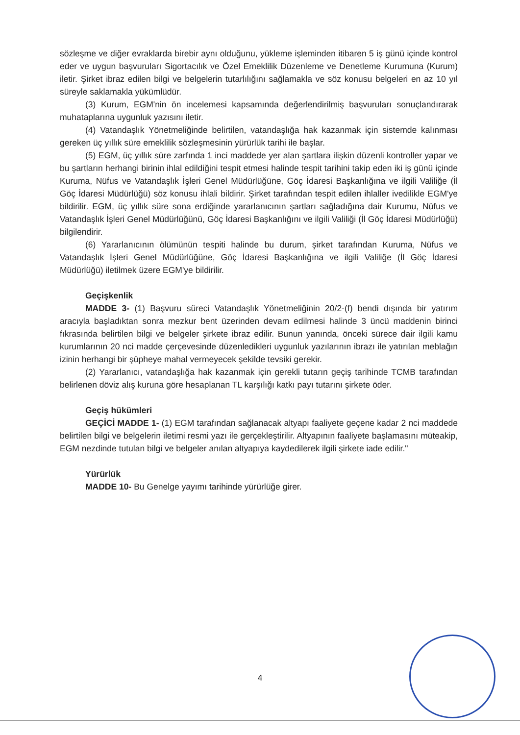sözleşme ve diğer evraklarda birebir aynı olduğunu, yükleme işleminden itibaren 5 iş günü içinde kontrol eder ve uygun başvuruları Sigortacılık ve Özel Emeklilik Düzenleme ve Denetleme Kurumuna (Kurum) iletir. Şirket ibraz edilen bilgi ve belgelerin tutarlılığını sağlamakla ve söz konusu belgeleri en az 10 yıl süreyle saklamakla yükümlüdür.
(3) Kurum, EGM'nin ön incelemesi kapsamında değerlendirilmiş başvuruları sonuçlandırarak muhataplarına uygunluk yazısını iletir.
(4) Vatandaşlık Yönetmeliğinde belirtilen, vatandaşlığa hak kazanmak için sistemde kalınması gereken üç yıllık süre emeklilik sözleşmesinin yürürlük tarihi ile başlar.
(5) EGM, üç yıllık süre zarfında 1 inci maddede yer alan şartlara ilişkin düzenli kontroller yapar ve bu şartların herhangi birinin ihlal edildiğini tespit etmesi halinde tespit tarihini takip eden iki iş günü içinde Kuruma, Nüfus ve Vatandaşlık İşleri Genel Müdürlüğüne, Göç İdaresi Başkanlığına ve ilgili Valiliğe (İl Göç İdaresi Müdürlüğü) söz konusu ihlali bildirir. Şirket tarafından tespit edilen ihlaller ivedilikle EGM'ye bildirilir. EGM, üç yıllık süre sona erdiğinde yararlanıcının şartları sağladığına dair Kurumu, Nüfus ve Vatandaşlık İşleri Genel Müdürlüğünü, Göç İdaresi Başkanlığını ve ilgili Valiliği (İl Göç İdaresi Müdürlüğü) bilgilendirir.
(6) Yararlanıcının ölümünün tespiti halinde bu durum, şirket tarafından Kuruma, Nüfus ve Vatandaşlık İşleri Genel Müdürlüğüne, Göç İdaresi Başkanlığına ve ilgili Valiliğe (İl Göç İdaresi Müdürlüğü) iletilmek üzere EGM'ye bildirilir.
Geçişkenlik
MADDE 3- (1) Başvuru süreci Vatandaşlık Yönetmeliğinin 20/2-(f) bendi dışında bir yatırım aracıyla başladıktan sonra mezkur bent üzerinden devam edilmesi halinde 3 üncü maddenin birinci fıkrasında belirtilen bilgi ve belgeler şirkete ibraz edilir. Bunun yanında, önceki sürece dair ilgili kamu kurumlarının 20 nci madde çerçevesinde düzenledikleri uygunluk yazılarının ibrazı ile yatırılan meblağın izinin herhangi bir şüpheye mahal vermeyecek şekilde tevsiki gerekir.
(2) Yararlanıcı, vatandaşlığa hak kazanmak için gerekli tutarın geçiş tarihinde TCMB tarafından belirlenen döviz alış kuruna göre hesaplanan TL karşılığı katkı payı tutarını şirkete öder.
Geçiş hükümleri
GEÇİCİ MADDE 1- (1) EGM tarafından sağlanacak altyapı faaliyete geçene kadar 2 nci maddede belirtilen bilgi ve belgelerin iletimi resmi yazı ile gerçekleştirilir. Altyapının faaliyete başlamasını müteakip, EGM nezdinde tutulan bilgi ve belgeler anılan altyapıya kaydedilerek ilgili şirkete iade edilir."
Yürürlük
MADDE 10- Bu Genelge yayımı tarihinde yürürlüğe girer.
4